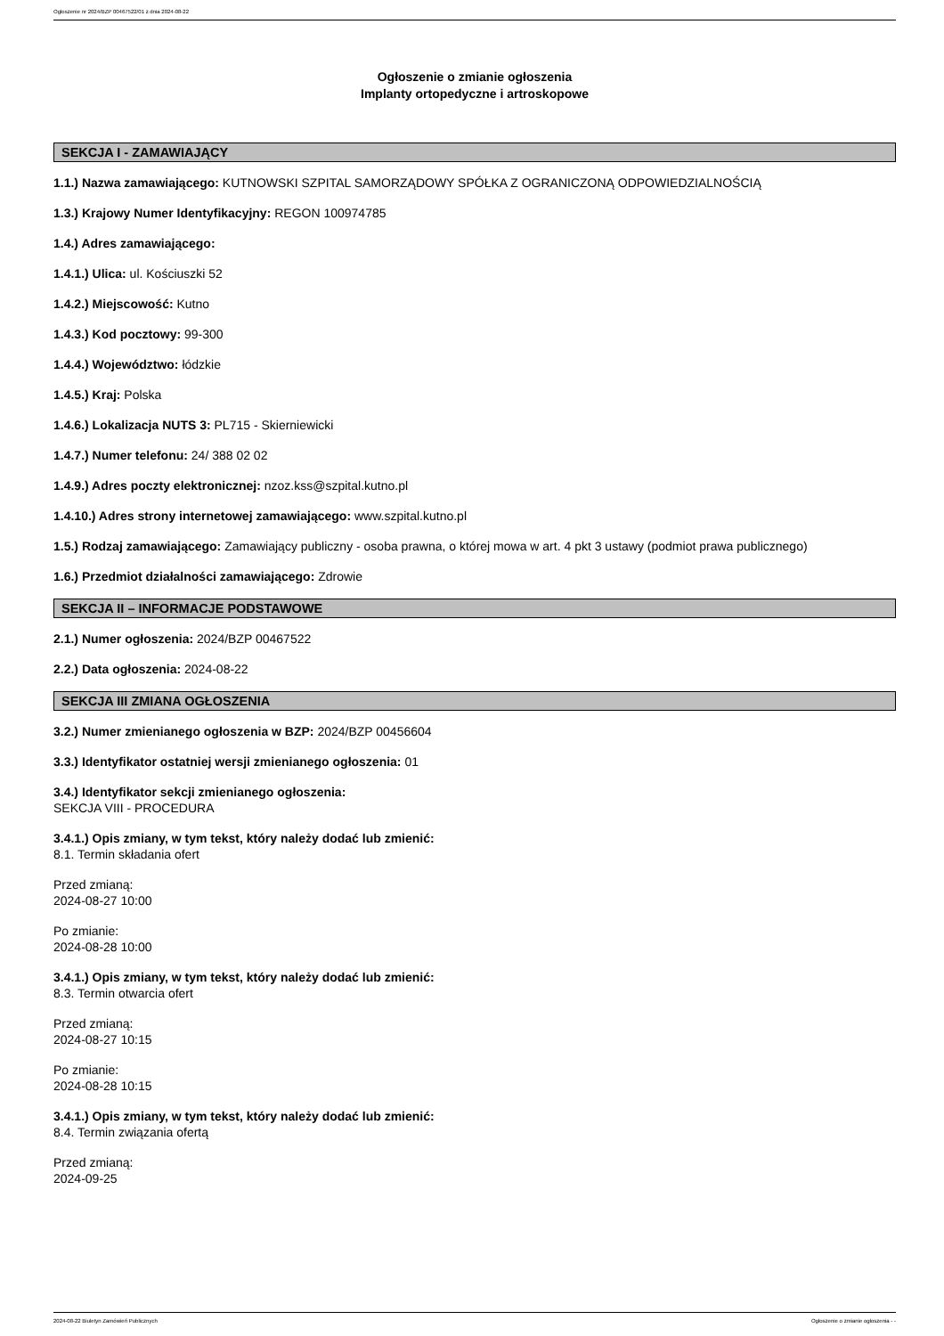Ogłoszenie nr 2024/BZP 00467522/01 z dnia 2024-08-22
Ogłoszenie o zmianie ogłoszenia
Implanty ortopedyczne i artroskopowe
SEKCJA I - ZAMAWIAJĄCY
1.1.) Nazwa zamawiającego: KUTNOWSKI SZPITAL SAMORZĄDOWY SPÓŁKA Z OGRANICZONĄ ODPOWIEDZIALNOŚCIĄ
1.3.) Krajowy Numer Identyfikacyjny: REGON 100974785
1.4.) Adres zamawiającego:
1.4.1.) Ulica: ul. Kościuszki 52
1.4.2.) Miejscowość: Kutno
1.4.3.) Kod pocztowy: 99-300
1.4.4.) Województwo: łódzkie
1.4.5.) Kraj: Polska
1.4.6.) Lokalizacja NUTS 3: PL715 - Skierniewicki
1.4.7.) Numer telefonu: 24/ 388 02 02
1.4.9.) Adres poczty elektronicznej: nzoz.kss@szpital.kutno.pl
1.4.10.) Adres strony internetowej zamawiającego: www.szpital.kutno.pl
1.5.) Rodzaj zamawiającego: Zamawiający publiczny - osoba prawna, o której mowa w art. 4 pkt 3 ustawy (podmiot prawa publicznego)
1.6.) Przedmiot działalności zamawiającego: Zdrowie
SEKCJA II – INFORMACJE PODSTAWOWE
2.1.) Numer ogłoszenia: 2024/BZP 00467522
2.2.) Data ogłoszenia: 2024-08-22
SEKCJA III ZMIANA OGŁOSZENIA
3.2.) Numer zmienianego ogłoszenia w BZP: 2024/BZP 00456604
3.3.) Identyfikator ostatniej wersji zmienianego ogłoszenia: 01
3.4.) Identyfikator sekcji zmienianego ogłoszenia:
SEKCJA VIII - PROCEDURA
3.4.1.) Opis zmiany, w tym tekst, który należy dodać lub zmienić:
8.1. Termin składania ofert
Przed zmianą:
2024-08-27 10:00
Po zmianie:
2024-08-28 10:00
3.4.1.) Opis zmiany, w tym tekst, który należy dodać lub zmienić:
8.3. Termin otwarcia ofert
Przed zmianą:
2024-08-27 10:15
Po zmianie:
2024-08-28 10:15
3.4.1.) Opis zmiany, w tym tekst, który należy dodać lub zmienić:
8.4. Termin związania ofertą
Przed zmianą:
2024-09-25
2024-08-22 Biuletyn Zamówień Publicznych Ogłoszenie o zmianie ogłoszenia - -